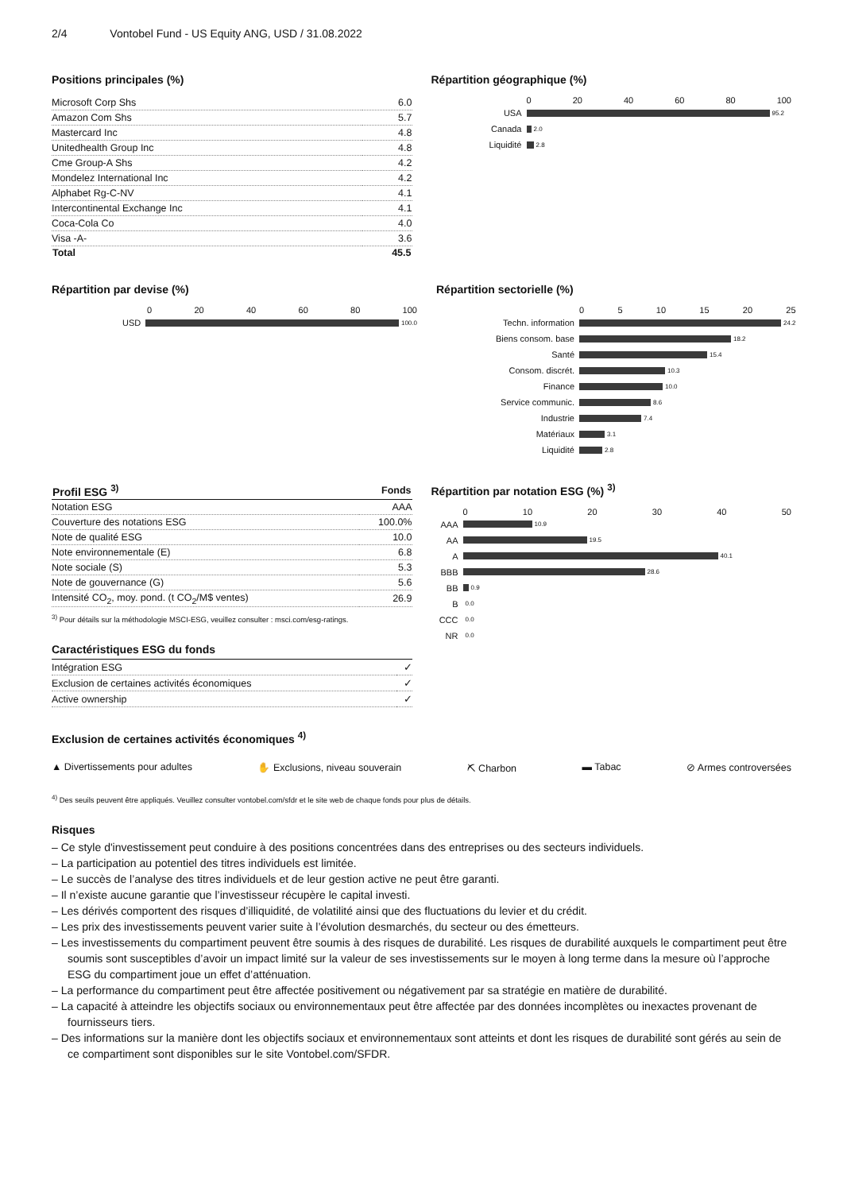2/4 Vontobel Fund - US Equity ANG, USD / 31.08.2022
Positions principales (%)
| Microsoft Corp Shs | 6.0 |
| Amazon Com Shs | 5.7 |
| Mastercard Inc | 4.8 |
| Unitedhealth Group Inc | 4.8 |
| Cme Group-A Shs | 4.2 |
| Mondelez International Inc | 4.2 |
| Alphabet Rg-C-NV | 4.1 |
| Intercontinental Exchange Inc | 4.1 |
| Coca-Cola Co | 4.0 |
| Visa -A- | 3.6 |
| Total | 45.5 |
Répartition géographique (%)
0 20 40 60 80 100
USA
95.2
Canada
2.0
Liquidité
2.8
Répartition par devise (%)
0 20 40 60 80 100
USD
100.0
Répartition sectorielle (%)
0 5 10 15 20 25
Techn. information
24.2
Biens consom. base
18.2
Santé
15.4
Consom. discrét.
10.3
Finance
10.0
Service communic.
8.6
Industrie
7.4
Matériaux
3.1
Liquidité
2.8
| Profil ESG <sup>3)</sup> | Fonds |
| --- | --- |
| Notation ESG | AAA |
| Couverture des notations ESG | 100.0% |
| Note de qualité ESG | 10.0 |
| Note environnementale (E) | 6.8 |
| Note sociale (S) | 5.3 |
| Note de gouvernance (G) | 5.6 |
| Intensité CO<sub>2</sub>, moy. pond. (t CO<sub>2</sub>/M$ ventes) | 26.9 |
<sup>3)</sup> Pour détails sur la méthodologie MSCI-ESG, veuillez consulter : msci.com/esg-ratings.
Caractéristiques ESG du fonds
| Intégration ESG | ✓ |
| Exclusion de certaines activités économiques | ✓ |
| Active ownership | ✓ |
Répartition par notation ESG (%) <sup>3)</sup>
0 10 20 30 40 50
AAA
10.9
AA
19.5
A
40.1
BBB
28.6
BB
0.9
B
0.0
CCC
0.0
NR
0.0
Exclusion de certaines activités économiques <sup>4)</sup>
▲ Divertissements pour adultes ✋ Exclusions, niveau souverain ⛏ Charbon ▬ Tabac ⊘ Armes controversées
<sup>4)</sup> Des seuils peuvent être appliqués. Veuillez consulter vontobel.com/sfdr et le site web de chaque fonds pour plus de détails.
Risques
– Ce style d'investissement peut conduire à des positions concentrées dans des entreprises ou des secteurs individuels.
– La participation au potentiel des titres individuels est limitée.
– Le succès de l’analyse des titres individuels et de leur gestion active ne peut être garanti.
– Il n’existe aucune garantie que l’investisseur récupère le capital investi.
– Les dérivés comportent des risques d’illiquidité, de volatilité ainsi que des fluctuations du levier et du crédit.
– Les prix des investissements peuvent varier suite à l’évolution desmarchés, du secteur ou des émetteurs.
– Les investissements du compartiment peuvent être soumis à des risques de durabilité. Les risques de durabilité auxquels le compartiment peut être soumis sont susceptibles d’avoir un impact limité sur la valeur de ses investissements sur le moyen à long terme dans la mesure où l’approche ESG du compartiment joue un effet d’atténuation.
– La performance du compartiment peut être affectée positivement ou négativement par sa stratégie en matière de durabilité.
– La capacité à atteindre les objectifs sociaux ou environnementaux peut être affectée par des données incomplètes ou inexactes provenant de fournisseurs tiers.
– Des informations sur la manière dont les objectifs sociaux et environnementaux sont atteints et dont les risques de durabilité sont gérés au sein de ce compartiment sont disponibles sur le site Vontobel.com/SFDR.